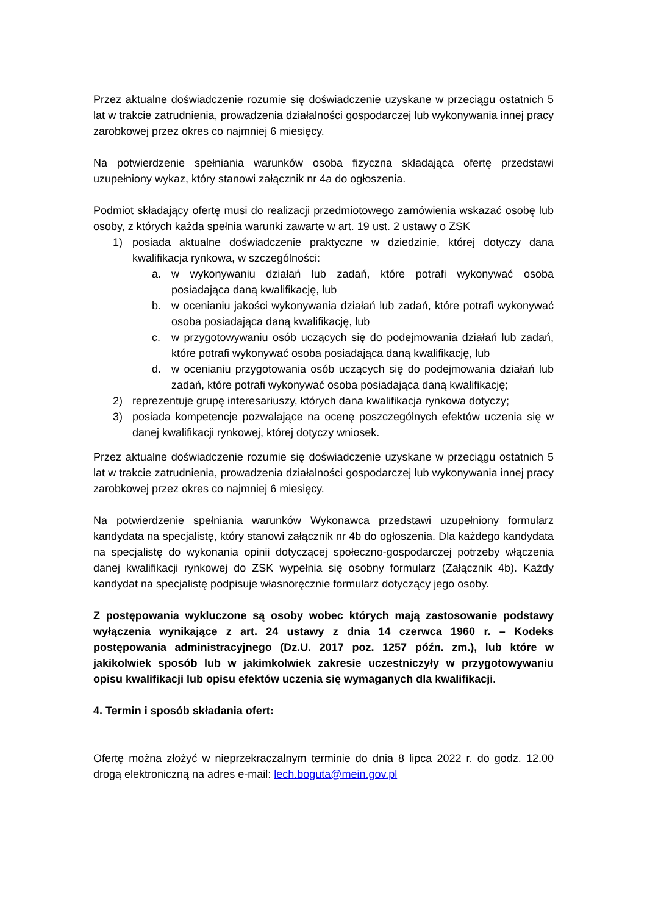Przez aktualne doświadczenie rozumie się doświadczenie uzyskane w przeciągu ostatnich 5 lat w trakcie zatrudnienia, prowadzenia działalności gospodarczej lub wykonywania innej pracy zarobkowej przez okres co najmniej 6 miesięcy.
Na potwierdzenie spełniania warunków osoba fizyczna składająca ofertę przedstawi uzupełniony wykaz, który stanowi załącznik nr 4a do ogłoszenia.
Podmiot składający ofertę musi do realizacji przedmiotowego zamówienia wskazać osobę lub osoby, z których każda spełnia warunki zawarte w art. 19 ust. 2 ustawy o ZSK
1) posiada aktualne doświadczenie praktyczne w dziedzinie, której dotyczy dana kwalifikacja rynkowa, w szczególności:
a. w wykonywaniu działań lub zadań, które potrafi wykonywać osoba posiadająca daną kwalifikację, lub
b. w ocenianiu jakości wykonywania działań lub zadań, które potrafi wykonywać osoba posiadająca daną kwalifikację, lub
c. w przygotowywaniu osób uczących się do podejmowania działań lub zadań, które potrafi wykonywać osoba posiadająca daną kwalifikację, lub
d. w ocenianiu przygotowania osób uczących się do podejmowania działań lub zadań, które potrafi wykonywać osoba posiadająca daną kwalifikację;
2) reprezentuje grupę interesariuszy, których dana kwalifikacja rynkowa dotyczy;
3) posiada kompetencje pozwalające na ocenę poszczególnych efektów uczenia się w danej kwalifikacji rynkowej, której dotyczy wniosek.
Przez aktualne doświadczenie rozumie się doświadczenie uzyskane w przeciągu ostatnich 5 lat w trakcie zatrudnienia, prowadzenia działalności gospodarczej lub wykonywania innej pracy zarobkowej przez okres co najmniej 6 miesięcy.
Na potwierdzenie spełniania warunków Wykonawca przedstawi uzupełniony formularz kandydata na specjalistę, który stanowi załącznik nr 4b do ogłoszenia. Dla każdego kandydata na specjalistę do wykonania opinii dotyczącej społeczno-gospodarczej potrzeby włączenia danej kwalifikacji rynkowej do ZSK wypełnia się osobny formularz (Załącznik 4b). Każdy kandydat na specjalistę podpisuje własnoręcznie formularz dotyczący jego osoby.
Z postępowania wykluczone są osoby wobec których mają zastosowanie podstawy wyłączenia wynikające z art. 24 ustawy z dnia 14 czerwca 1960 r. – Kodeks postępowania administracyjnego (Dz.U. 2017 poz. 1257 późn. zm.), lub które w jakikolwiek sposób lub w jakimkolwiek zakresie uczestniczyły w przygotowywaniu opisu kwalifikacji lub opisu efektów uczenia się wymaganych dla kwalifikacji.
4. Termin i sposób składania ofert:
Ofertę można złożyć w nieprzekraczalnym terminie do dnia 8 lipca 2022 r. do godz. 12.00 drogą elektroniczną na adres e-mail: lech.boguta@mein.gov.pl